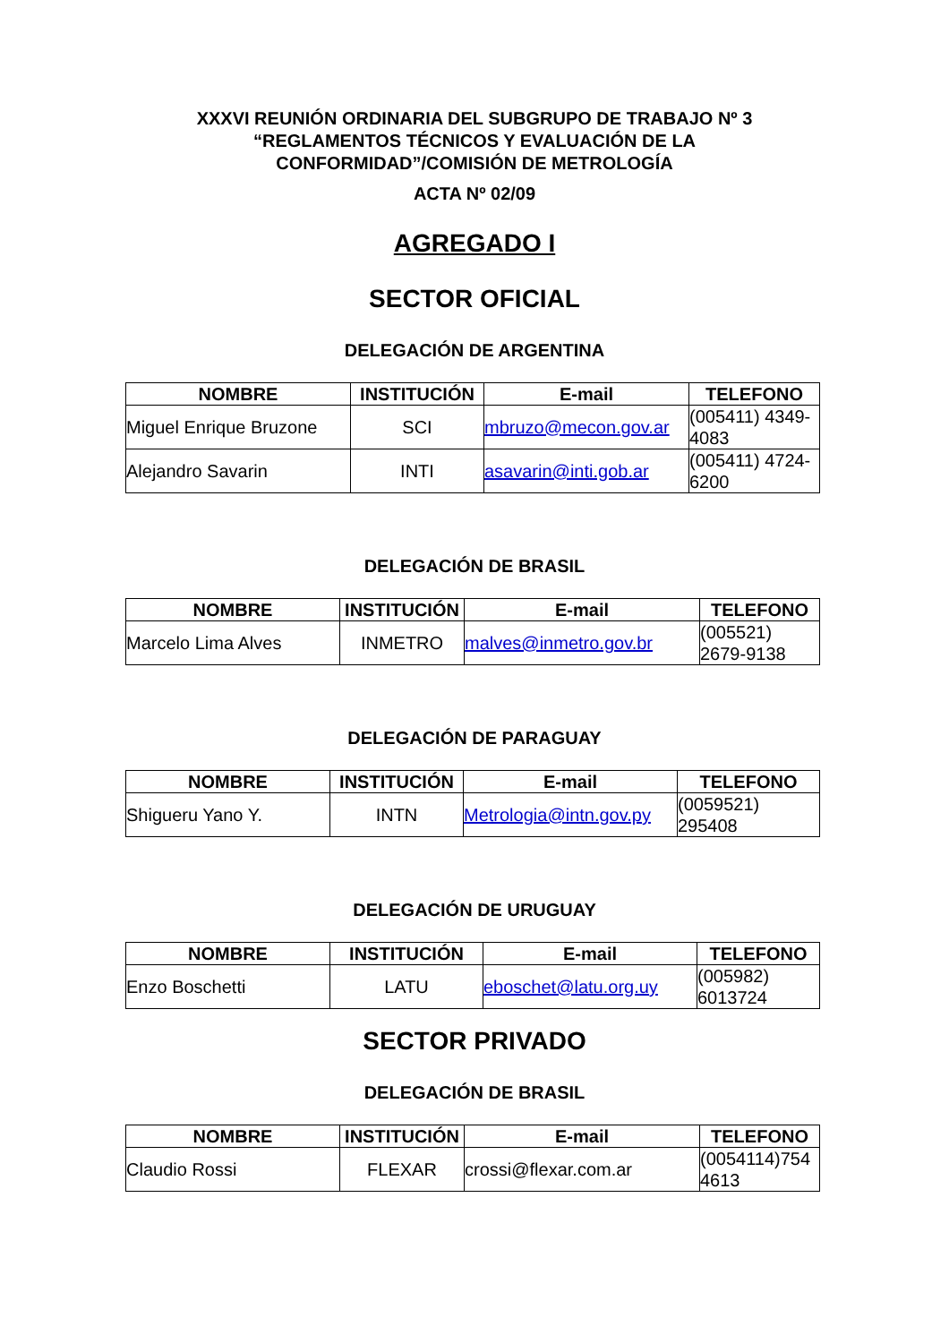XXXVI REUNIÓN ORDINARIA DEL SUBGRUPO DE TRABAJO Nº 3
“REGLAMENTOS TÉCNICOS Y EVALUACIÓN DE LA
CONFORMIDAD”/COMISIÓN DE METROLOGÍA
ACTA Nº 02/09
AGREGADO I
SECTOR OFICIAL
DELEGACIÓN DE ARGENTINA
| NOMBRE | INSTITUCIÓN | E-mail | TELEFONO |
| --- | --- | --- | --- |
| Miguel Enrique Bruzone | SCI | mbruzo@mecon.gov.ar | (005411) 4349-4083 |
| Alejandro Savarin | INTI | asavarin@inti.gob.ar | (005411) 4724-6200 |
DELEGACIÓN DE BRASIL
| NOMBRE | INSTITUCIÓN | E-mail | TELEFONO |
| --- | --- | --- | --- |
| Marcelo Lima Alves | INMETRO | malves@inmetro.gov.br | (005521) 2679-9138 |
DELEGACIÓN DE PARAGUAY
| NOMBRE | INSTITUCIÓN | E-mail | TELEFONO |
| --- | --- | --- | --- |
| Shigueru Yano Y. | INTN | Metrologia@intn.gov.py | (0059521) 295408 |
DELEGACIÓN DE URUGUAY
| NOMBRE | INSTITUCIÓN | E-mail | TELEFONO |
| --- | --- | --- | --- |
| Enzo Boschetti | LATU | eboschet@latu.org.uy | (005982) 6013724 |
SECTOR PRIVADO
DELEGACIÓN DE BRASIL
| NOMBRE | INSTITUCIÓN | E-mail | TELEFONO |
| --- | --- | --- | --- |
| Claudio Rossi | FLEXAR | crossi@flexar.com.ar | (0054114)754 4613 |